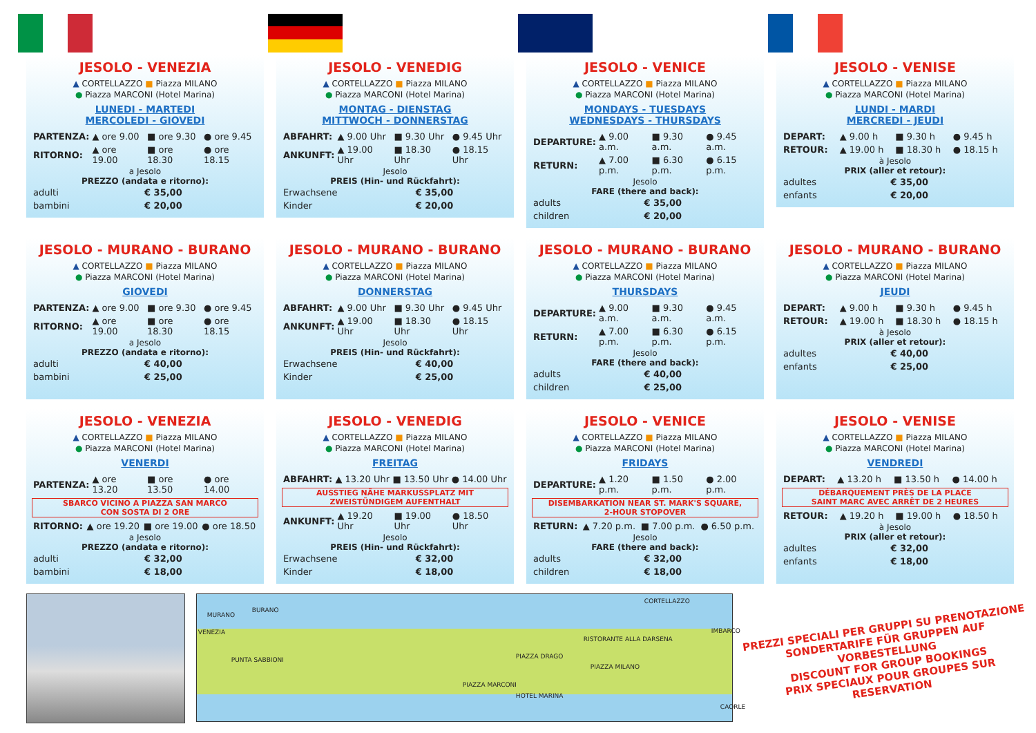JESOLO - VENEZIA
▲ CORTELLAZZO ■ Piazza MILANO
● Piazza MARCONI (Hotel Marina)
LUNEDI - MARTEDI
MERCOLEDI - GIOVEDI
| PARTENZA: | ▲ ore 9.00 | ■ ore 9.30 | ● ore 9.45 |
| RITORNO: | ▲ ore 19.00 | ■ ore 18.30 | ● ore 18.15 |
a Jesolo
PREZZO (andata e ritorno):
| adulti | € 35,00 |
| bambini | € 20,00 |
JESOLO - VENEDIG
▲ CORTELLAZZO ■ Piazza MILANO
● Piazza MARCONI (Hotel Marina)
MONTAG - DIENSTAG
MITTWOCH - DONNERSTAG
| ABFAHRT: | ▲ 9.00 Uhr | ■ 9.30 Uhr | ● 9.45 Uhr |
| ANKUNFT: | ▲ 19.00 Uhr | ■ 18.30 Uhr | ● 18.15 Uhr |
Jesolo
PREIS (Hin- und Rückfahrt):
| Erwachsene | € 35,00 |
| Kinder | € 20,00 |
JESOLO - VENICE
▲ CORTELLAZZO ■ Piazza MILANO
● Piazza MARCONI (Hotel Marina)
MONDAYS - TUESDAYS
WEDNESDAYS - THURSDAYS
| DEPARTURE: | ▲ 9.00 a.m. | ■ 9.30 a.m. | ● 9.45 a.m. |
| RETURN: | ▲ 7.00 p.m. | ■ 6.30 p.m. | ● 6.15 p.m. |
Jesolo
FARE (there and back):
| adults | € 35,00 |
| children | € 20,00 |
JESOLO - VENISE
▲ CORTELLAZZO ■ Piazza MILANO
● Piazza MARCONI (Hotel Marina)
LUNDI - MARDI
MERCREDI - JEUDI
| DEPART: | ▲ 9.00 h | ■ 9.30 h | ● 9.45 h |
| RETOUR: | ▲ 19.00 h | ■ 18.30 h | ● 18.15 h |
à Jesolo
PRIX (aller et retour):
| adultes | € 35,00 |
| enfants | € 20,00 |
JESOLO - MURANO - BURANO
▲ CORTELLAZZO ■ Piazza MILANO
● Piazza MARCONI (Hotel Marina)
GIOVEDI
| PARTENZA: | ▲ ore 9.00 | ■ ore 9.30 | ● ore 9.45 |
| RITORNO: | ▲ ore 19.00 | ■ ore 18.30 | ● ore 18.15 |
a Jesolo
PREZZO (andata e ritorno):
| adulti | € 40,00 |
| bambini | € 25,00 |
JESOLO - MURANO - BURANO
▲ CORTELLAZZO ■ Piazza MILANO
● Piazza MARCONI (Hotel Marina)
DONNERSTAG
| ABFAHRT: | ▲ 9.00 Uhr | ■ 9.30 Uhr | ● 9.45 Uhr |
| ANKUNFT: | ▲ 19.00 Uhr | ■ 18.30 Uhr | ● 18.15 Uhr |
Jesolo
PREIS (Hin- und Rückfahrt):
| Erwachsene | € 40,00 |
| Kinder | € 25,00 |
JESOLO - MURANO - BURANO
▲ CORTELLAZZO ■ Piazza MILANO
● Piazza MARCONI (Hotel Marina)
THURSDAYS
| DEPARTURE: | ▲ 9.00 a.m. | ■ 9.30 a.m. | ● 9.45 a.m. |
| RETURN: | ▲ 7.00 p.m. | ■ 6.30 p.m. | ● 6.15 p.m. |
Jesolo
FARE (there and back):
| adults | € 40,00 |
| children | € 25,00 |
JESOLO - MURANO - BURANO
▲ CORTELLAZZO ■ Piazza MILANO
● Piazza MARCONI (Hotel Marina)
JEUDI
| DEPART: | ▲ 9.00 h | ■ 9.30 h | ● 9.45 h |
| RETOUR: | ▲ 19.00 h | ■ 18.30 h | ● 18.15 h |
à Jesolo
PRIX (aller et retour):
| adultes | € 40,00 |
| enfants | € 25,00 |
JESOLO - VENEZIA
▲ CORTELLAZZO ■ Piazza MILANO
● Piazza MARCONI (Hotel Marina)
VENERDI
| PARTENZA: | ▲ ore 13.20 | ■ ore 13.50 | ● ore 14.00 |
SBARCO VICINO A PIAZZA SAN MARCO
CON SOSTA DI 2 ORE
| RITORNO: | ▲ ore 19.20 | ■ ore 19.00 | ● ore 18.50 |
a Jesolo
PREZZO (andata e ritorno):
| adulti | € 32,00 |
| bambini | € 18,00 |
JESOLO - VENEDIG
▲ CORTELLAZZO ■ Piazza MILANO
● Piazza MARCONI (Hotel Marina)
FREITAG
| ABFAHRT: | ▲ 13.20 Uhr | ■ 13.50 Uhr | ● 14.00 Uhr |
AUSSTIEG NÄHE MARKUSSPLATZ MIT
ZWEISTÜNDIGEM AUFENTHALT
| ANKUNFT: | ▲ 19.20 Uhr | ■ 19.00 Uhr | ● 18.50 Uhr |
Jesolo
PREIS (Hin- und Rückfahrt):
| Erwachsene | € 32,00 |
| Kinder | € 18,00 |
JESOLO - VENICE
▲ CORTELLAZZO ■ Piazza MILANO
● Piazza MARCONI (Hotel Marina)
FRIDAYS
| DEPARTURE: | ▲ 1.20 p.m. | ■ 1.50 p.m. | ● 2.00 p.m. |
DISEMBARKATION NEAR ST. MARK'S SQUARE,
2-HOUR STOPOVER
| RETURN: | ▲ 7.20 p.m. | ■ 7.00 p.m. | ● 6.50 p.m. |
Jesolo
FARE (there and back):
| adults | € 32,00 |
| children | € 18,00 |
JESOLO - VENISE
▲ CORTELLAZZO ■ Piazza MILANO
● Piazza MARCONI (Hotel Marina)
VENDREDI
| DEPART: | ▲ 13.20 h | ■ 13.50 h | ● 14.00 h |
DÉBARQUEMENT PRÈS DE LA PLACE
SAINT MARC AVEC ARRÊT DE 2 HEURES
| RETOUR: | ▲ 19.20 h | ■ 19.00 h | ● 18.50 h |
à Jesolo
PRIX (aller et retour):
| adultes | € 32,00 |
| enfants | € 18,00 |
MURANO
BURANO
VENEZIA
PUNTA SABBIONI
CORTELLAZZO
RISTORANTE ALLA DARSENA
IMBARCO
PIAZZA DRAGO
PIAZZA MILANO
PIAZZA MARCONI
HOTEL MARINA
CAORLE
PREZZI SPECIALI PER GRUPPI SU PRENOTAZIONE
SONDERTARIFE FÜR GRUPPEN AUF VORBESTELLUNG
DISCOUNT FOR GROUP BOOKINGS
PRIX SPECIAUX POUR GROUPES SUR RESERVATION